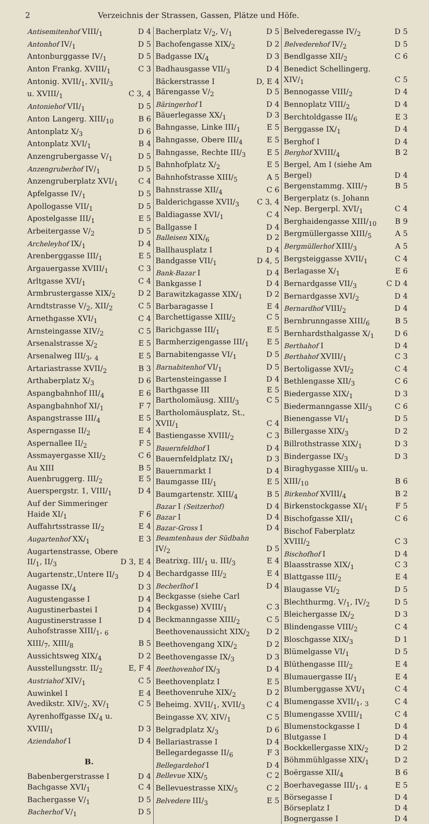2 Verzeichnis der Strassen, Gassen, Plätze und Höfe.
Antisemitenhof VIII/<sub>1</sub> D 4
Antonhof IV/<sub>1</sub> D 5
Antonburggasse IV/<sub>1</sub> D 5
Anton Frankg. XVIII/<sub>1</sub> C 3
Antonig. XVII/<sub>1</sub>, XVII/<sub>3</sub>
u. XVIII/<sub>1</sub> C 3, 4
Antoniehof VII/<sub>1</sub> D 5
Anton Langerg. XIII/<sub>10</sub> B 6
Antonplatz X/<sub>3</sub> D 6
Antonplatz XVI/<sub>1</sub> B 4
Anzengrubergasse V/<sub>1</sub> D 5
Anzengruberhof IV/<sub>1</sub> D 5
Anzengruberplatz XVI/<sub>1</sub> C 4
Apfelgasse IV/<sub>1</sub> D 5
Apollogasse VII/<sub>1</sub> D 5
Apostelgasse III/<sub>1</sub> E 5
Arbeitergasse V/<sub>2</sub> D 5
Archeleyhof IX/<sub>1</sub> D 4
Arenberggasse III/<sub>1</sub> E 5
Argauergasse XVIII/<sub>1</sub> C 3
Arltgasse XVI/<sub>1</sub> C 4
Armbrustergasse XIX/<sub>2</sub> D 2
Arndtstrasse V/<sub>2</sub>, XII/<sub>2</sub> C 5
Arnethgasse XVI/<sub>1</sub> C 4
Arnsteingasse XIV/<sub>2</sub> C 5
Arsenalstrasse X/<sub>2</sub> E 5
Arsenalweg III/<sub>3</sub>, <sub>4</sub> E 5
Artariastrasse XVII/<sub>2</sub> B 3
Arthaberplatz X/<sub>3</sub> D 6
Aspangbahnhof III/<sub>4</sub> E 6
Aspangbahnhof XI/<sub>1</sub> F 7
Aspangstrasse III/<sub>4</sub> E 5
Asperngasse II/<sub>2</sub> E 4
Aspernallee II/<sub>2</sub> F 5
Assmayergasse XII/<sub>2</sub> C 6
Au XIII B 5
Auenbruggerg. III/<sub>2</sub> E 5
Auerspergstr. 1, VIII/<sub>1</sub> D 4
Auf der Simmeringer
Haide XI/<sub>1</sub> F 6
Auffahrtsstrasse II/<sub>2</sub> E 4
Augartenhof XX/<sub>1</sub> E 3
Augartenstrasse, Obere
II/<sub>1</sub>, II/<sub>3</sub> D 3, E 4
Augartenstr.,Untere II/<sub>3</sub> D 4
Augasse IX/<sub>4</sub> D 3
Augustengasse I D 4
Augustinerbastei I D 4
Augustinerstrasse I D 4
Auhofstrasse XIII/<sub>1</sub>, <sub>6</sub>
XIII/<sub>7</sub>, XIII/<sub>8</sub> B 5
Aussichtsweg XIX/<sub>4</sub> D 2
Ausstellungsstr. II/<sub>2</sub> E, F 4
Austriahof XIV/<sub>1</sub> C 5
Auwinkel I E 4
Avedikstr. XIV/<sub>2</sub>, XV/<sub>1</sub> C 5
Ayrenhoffgasse IX/<sub>4</sub> u.
XVIII/<sub>1</sub> D 3
Aziendahof I D 4
B.
Babenbergerstrasse I D 4
Bachgasse XVI/<sub>1</sub> C 4
Bachergasse V/<sub>1</sub> D 5
Bacherhof V/<sub>1</sub> D 5
Bacherplatz V/<sub>2</sub>, V/<sub>1</sub> D 5
Bachofengasse XIX/<sub>2</sub> D 2
Badgasse IX/<sub>4</sub> D 3
Badhausgasse VII/<sub>3</sub> D 4
Bäckerstrasse I D, E 4
Bärengasse V/<sub>2</sub> D 5
Bäringerhof I D 4
Bäuerlegasse XX/<sub>1</sub> D 3
Bahngasse, Linke III/<sub>1</sub> E 5
Bahngasse, Obere III/<sub>4</sub> E 5
Bahngasse, Rechte III/<sub>3</sub> E 5
Bahnhofplatz X/<sub>2</sub> E 5
Bahnhofstrasse XIII/<sub>5</sub> A 5
Bahnstrasse XII/<sub>4</sub> C 6
Balderichgasse XVII/<sub>3</sub> C 3, 4
Baldiagasse XVI/<sub>1</sub> C 4
Ballgasse I D 4
Balleisen XIX/<sub>6</sub> D 2
Ballhausplatz I D 4
Bandgasse VII/<sub>1</sub> D 4, 5
Bank-Bazar I D 4
Bankgasse I D 4
Barawitzkagasse XIX/<sub>1</sub> D 2
Barbaragasse I E 4
Barchettigasse XIII/<sub>2</sub> C 5
Barichgasse III/<sub>1</sub> E 5
Barmherzigengasse III/<sub>1</sub> E 5
Barnabitengasse VI/<sub>1</sub> D 5
Barnabitenhof VI/<sub>1</sub> D 5
Bartensteingasse I D 4
Barthgasse III E 5
Bartholomäusg. XIII/<sub>3</sub> C 5
Bartholomäusplatz, St.,
XVII/<sub>1</sub> C 4
Bastiengasse XVIII/<sub>2</sub> C 3
Bauernfeldhof I D 4
Bauernfeldplatz IX/<sub>1</sub> D 3
Bauernmarkt I D 4
Baumgasse III/<sub>1</sub> E 5
Baumgartenstr. XIII/<sub>4</sub> B 5
Bazar I (Seitzerhof) D 4
Bazar I D 4
Bazar-Gross I D 4
Beamtenhaus der Südbahn
IV/<sub>2</sub> D 5
Beatrixg. III/<sub>1</sub> u. III/<sub>3</sub> E 4
Bechardgasse III/<sub>2</sub> E 4
Becherlhof I D 4
Beckgasse (siehe Carl
Beckgasse) XVIII/<sub>1</sub> C 3
Beckmanngasse XIII/<sub>2</sub> C 5
Beethovenaussicht XIX/<sub>2</sub> D 2
Beethovengang XIX/<sub>2</sub> D 2
Beethovengasse IX/<sub>3</sub> D 3
Beethovenhof IX/<sub>3</sub> D 4
Beethovenplatz I E 5
Beethovenruhe XIX/<sub>2</sub> D 2
Beheimg. XVII/<sub>1</sub>, XVII/<sub>3</sub> C 4
Beingasse XV, XIV/<sub>1</sub> C 5
Belgradplatz X/<sub>3</sub> D 6
Bellariastrasse I D 4
Bellegardegasse II/<sub>6</sub> F 3
Bellegardehof I D 4
Bellevue XIX/<sub>5</sub> C 2
Bellevuestrasse XIX/<sub>5</sub> C 2
Belvedere III/<sub>3</sub> E 5
Belvederegasse IV/<sub>2</sub> D 5
Belvederehof IV/<sub>2</sub> D 5
Bendlgasse XII/<sub>2</sub> C 6
Benedict Schellingerg.
XIV/<sub>1</sub> C 5
Bennogasse VIII/<sub>2</sub> D 4
Bennoplatz VIII/<sub>2</sub> D 4
Berchtoldgasse II/<sub>6</sub> E 3
Berggasse IX/<sub>1</sub> D 4
Berghof I D 4
Berghof XVIII/<sub>4</sub> B 2
Bergel, Am I (siehe Am
Bergel) D 4
Bergenstammg. XIII/<sub>7</sub> B 5
Bergerplatz (s. Johann
Nep. Bergerpl. XVI/<sub>1</sub> C 4
Berghaidengasse XIII/<sub>10</sub> B 9
Bergmüllergasse XIII/<sub>5</sub> A 5
Bergmüllerhof XIII/<sub>3</sub> A 5
Bergsteiggasse XVII/<sub>1</sub> C 4
Berlagasse X/<sub>1</sub> E 6
Bernardgasse VII/<sub>3</sub> C D 4
Bernardgasse XVI/<sub>2</sub> D 4
Bernardhof VIII/<sub>2</sub> D 4
Bernbrunngasse XIII/<sub>6</sub> B 5
Bernhardsthalgasse X/<sub>1</sub> D 6
Berthahof I D 4
Berthahof XVIII/<sub>1</sub> C 3
Bertoligasse XVI/<sub>2</sub> C 4
Bethlengasse XII/<sub>3</sub> C 6
Biedergasse XIX/<sub>1</sub> D 3
Biedermanngasse XII/<sub>3</sub> C 6
Bienengasse VI/<sub>1</sub> D 5
Billergasse XIX/<sub>3</sub> D 2
Billrothstrasse XIX/<sub>1</sub> D 3
Bindergasse IX/<sub>3</sub> D 3
Biraghygasse XIII/<sub>9</sub> u.
XIII/<sub>10</sub> B 6
Birkenhof XVIII/<sub>4</sub> B 2
Birkenstockgasse XI/<sub>1</sub> F 5
Bischofgasse XII/<sub>1</sub> C 6
Bischof Faberplatz
XVIII/<sub>2</sub> C 3
Bischofhof I D 4
Blaasstrasse XIX/<sub>1</sub> C 3
Blattgasse III/<sub>2</sub> E 4
Blaugasse VI/<sub>2</sub> D 5
Blechthurmg. V/<sub>1</sub>, IV/<sub>2</sub> D 5
Bleichergasse IX/<sub>2</sub> D 3
Blindengasse VIII/<sub>2</sub> C 4
Bloschgasse XIX/<sub>3</sub> D 1
Blümelgasse VI/<sub>1</sub> D 5
Blüthengasse III/<sub>2</sub> E 4
Blumauergasse II/<sub>1</sub> E 4
Blumberggasse XVI/<sub>1</sub> C 4
Blumengasse XVII/<sub>1</sub>, <sub>3</sub> C 4
Blumengasse XVIII/<sub>1</sub> C 4
Blumenstockgasse I D 4
Blutgasse I D 4
Bockkellergasse XIX/<sub>2</sub> D 2
Böhmmühlgasse XIX/<sub>1</sub> D 2
Boërgasse XII/<sub>4</sub> B 6
Boerhavegasse III/<sub>1</sub>, <sub>4</sub> E 5
Börsegasse I D 4
Börseplatz I D 4
Bognergasse I D 4